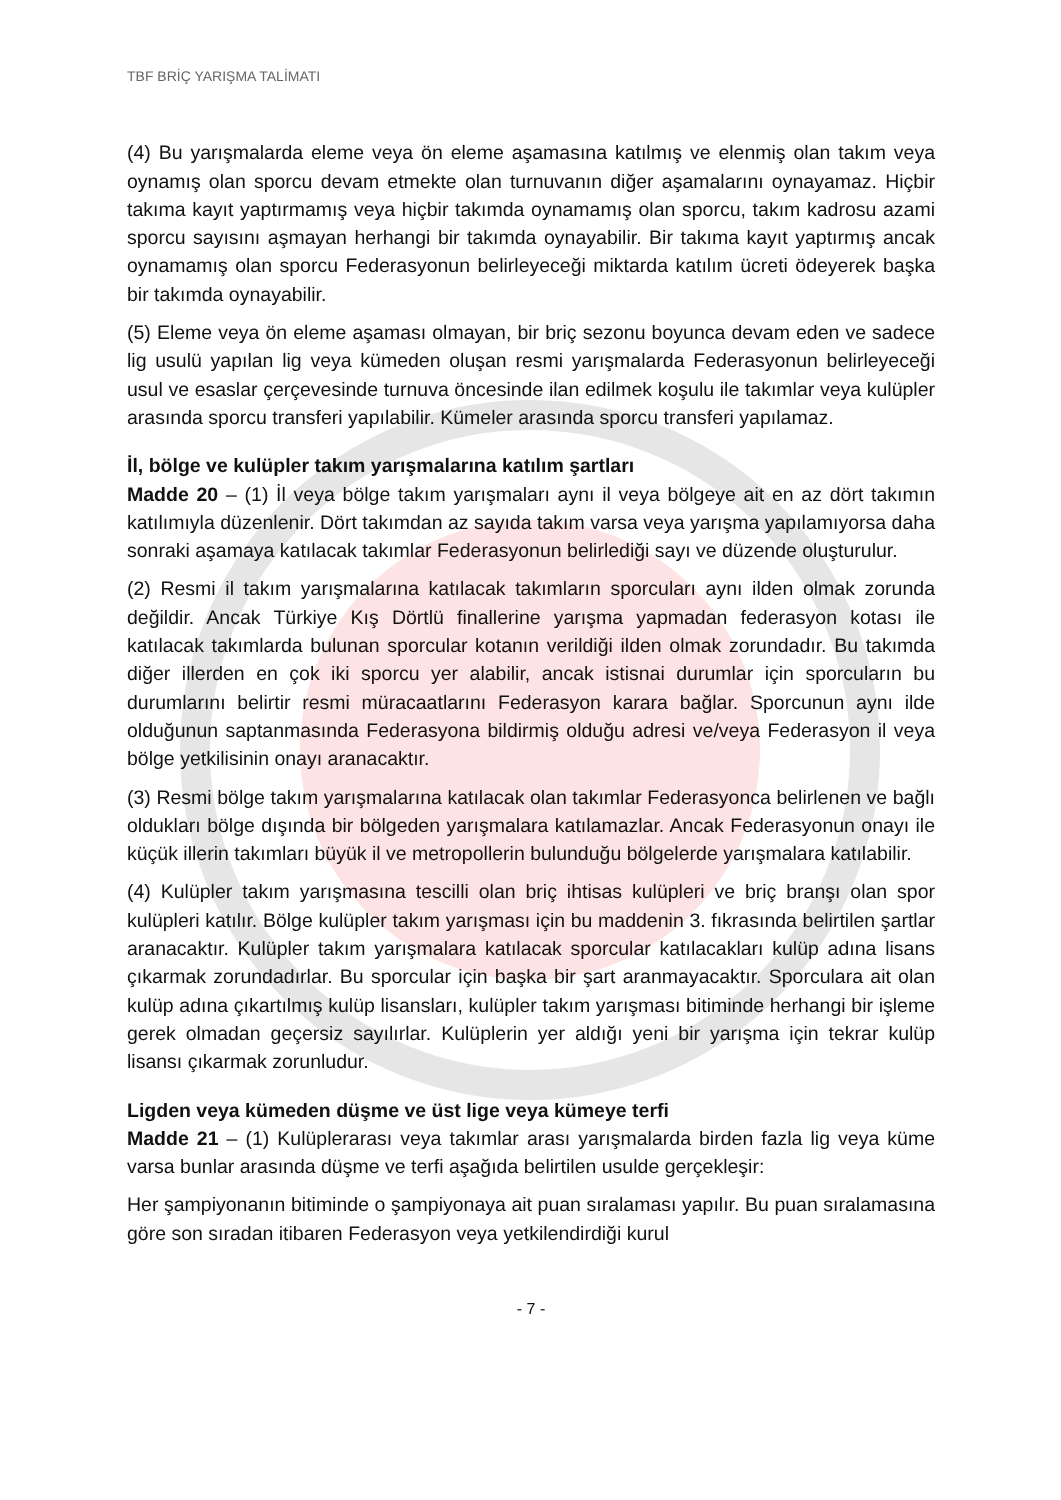TBF BRİÇ YARIŞMA TALİMATI
(4) Bu yarışmalarda eleme veya ön eleme aşamasına katılmış ve elenmiş olan takım veya oynamış olan sporcu devam etmekte olan turnuvanın diğer aşamalarını oynayamaz. Hiçbir takıma kayıt yaptırmamış veya hiçbir takımda oynamamış olan sporcu, takım kadrosu azami sporcu sayısını aşmayan herhangi bir takımda oynayabilir. Bir takıma kayıt yaptırmış ancak oynamamış olan sporcu Federasyonun belirleyeceği miktarda katılım ücreti ödeyerek başka bir takımda oynayabilir.
(5) Eleme veya ön eleme aşaması olmayan, bir briç sezonu boyunca devam eden ve sadece lig usulü yapılan lig veya kümeden oluşan resmi yarışmalarda Federasyonun belirleyeceği usul ve esaslar çerçevesinde turnuva öncesinde ilan edilmek koşulu ile takımlar veya kulüpler arasında sporcu transferi yapılabilir. Kümeler arasında sporcu transferi yapılamaz.
İl, bölge ve kulüpler takım yarışmalarına katılım şartları
Madde 20 – (1) İl veya bölge takım yarışmaları aynı il veya bölgeye ait en az dört takımın katılımıyla düzenlenir. Dört takımdan az sayıda takım varsa veya yarışma yapılamıyorsa daha sonraki aşamaya katılacak takımlar Federasyonun belirlediği sayı ve düzende oluşturulur.
(2) Resmi il takım yarışmalarına katılacak takımların sporcuları aynı ilden olmak zorunda değildir. Ancak Türkiye Kış Dörtlü finallerine yarışma yapmadan federasyon kotası ile katılacak takımlarda bulunan sporcular kotanın verildiği ilden olmak zorundadır. Bu takımda diğer illerden en çok iki sporcu yer alabilir, ancak istisnai durumlar için sporcuların bu durumlarını belirtir resmi müracaatlarını Federasyon karara bağlar. Sporcunun aynı ilde olduğunun saptanmasında Federasyona bildirmiş olduğu adresi ve/veya Federasyon il veya bölge yetkilisinin onayı aranacaktır.
(3) Resmi bölge takım yarışmalarına katılacak olan takımlar Federasyonca belirlenen ve bağlı oldukları bölge dışında bir bölgeden yarışmalara katılamazlar. Ancak Federasyonun onayı ile küçük illerin takımları büyük il ve metropollerin bulunduğu bölgelerde yarışmalara katılabilir.
(4) Kulüpler takım yarışmasına tescilli olan briç ihtisas kulüpleri ve briç branşı olan spor kulüpleri katılır. Bölge kulüpler takım yarışması için bu maddenin 3. fıkrasında belirtilen şartlar aranacaktır. Kulüpler takım yarışmalara katılacak sporcular katılacakları kulüp adına lisans çıkarmak zorundadırlar. Bu sporcular için başka bir şart aranmayacaktır. Sporculara ait olan kulüp adına çıkartılmış kulüp lisansları, kulüpler takım yarışması bitiminde herhangi bir işleme gerek olmadan geçersiz sayılırlar. Kulüplerin yer aldığı yeni bir yarışma için tekrar kulüp lisansı çıkarmak zorunludur.
Ligden veya kümeden düşme ve üst lige veya kümeye terfi
Madde 21 – (1) Kulüplerarası veya takımlar arası yarışmalarda birden fazla lig veya küme varsa bunlar arasında düşme ve terfi aşağıda belirtilen usulde gerçekleşir:
Her şampiyonanın bitiminde o şampiyonaya ait puan sıralaması yapılır. Bu puan sıralamasına göre son sıradan itibaren Federasyon veya yetkilendirdiği kurul
- 7 -